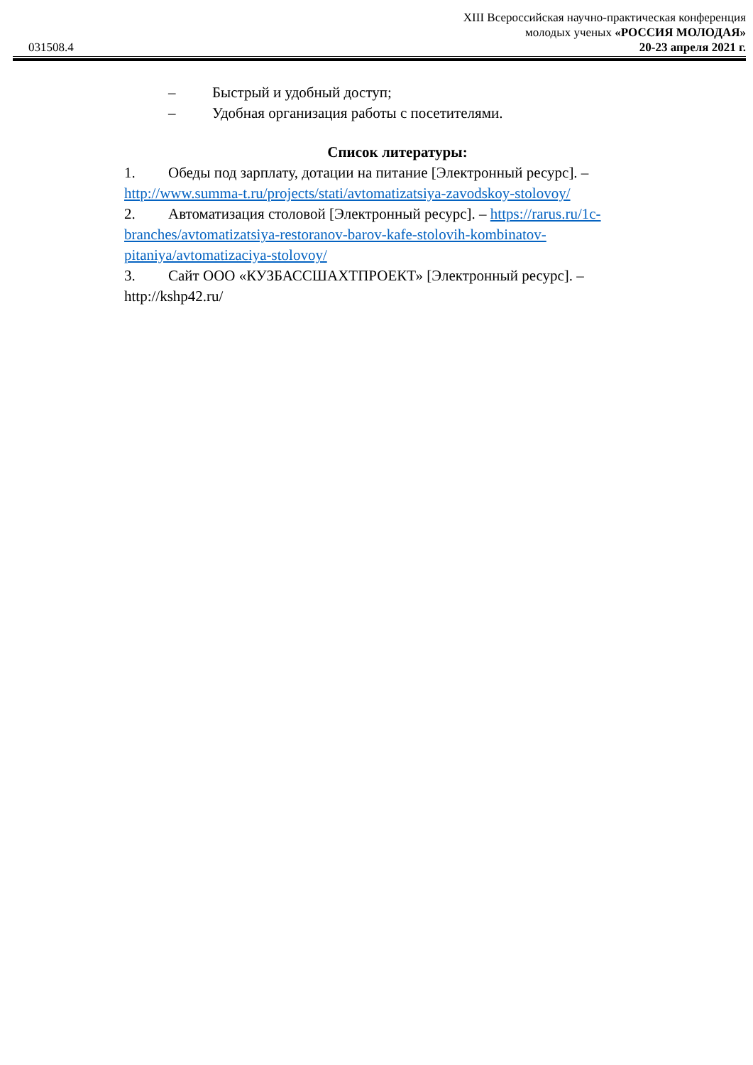XIII Всероссийская научно-практическая конференция
молодых ученых «РОССИЯ МОЛОДАЯ»
031508.4 20-23 апреля 2021 г.
– Быстрый и удобный доступ;
– Удобная организация работы с посетителями.
Список литературы:
1. Обеды под зарплату, дотации на питание [Электронный ресурс]. – http://www.summa-t.ru/projects/stati/avtomatizatsiya-zavodskoy-stolovoy/
2. Автоматизация столовой [Электронный ресурс]. – https://rarus.ru/1c-branches/avtomatizatsiya-restoranov-barov-kafe-stolovih-kombinatov-pitaniya/avtomatizaciya-stolovoy/
3. Сайт ООО «КУЗБАССШАХТПРОЕКТ» [Электронный ресурс]. – http://kshp42.ru/